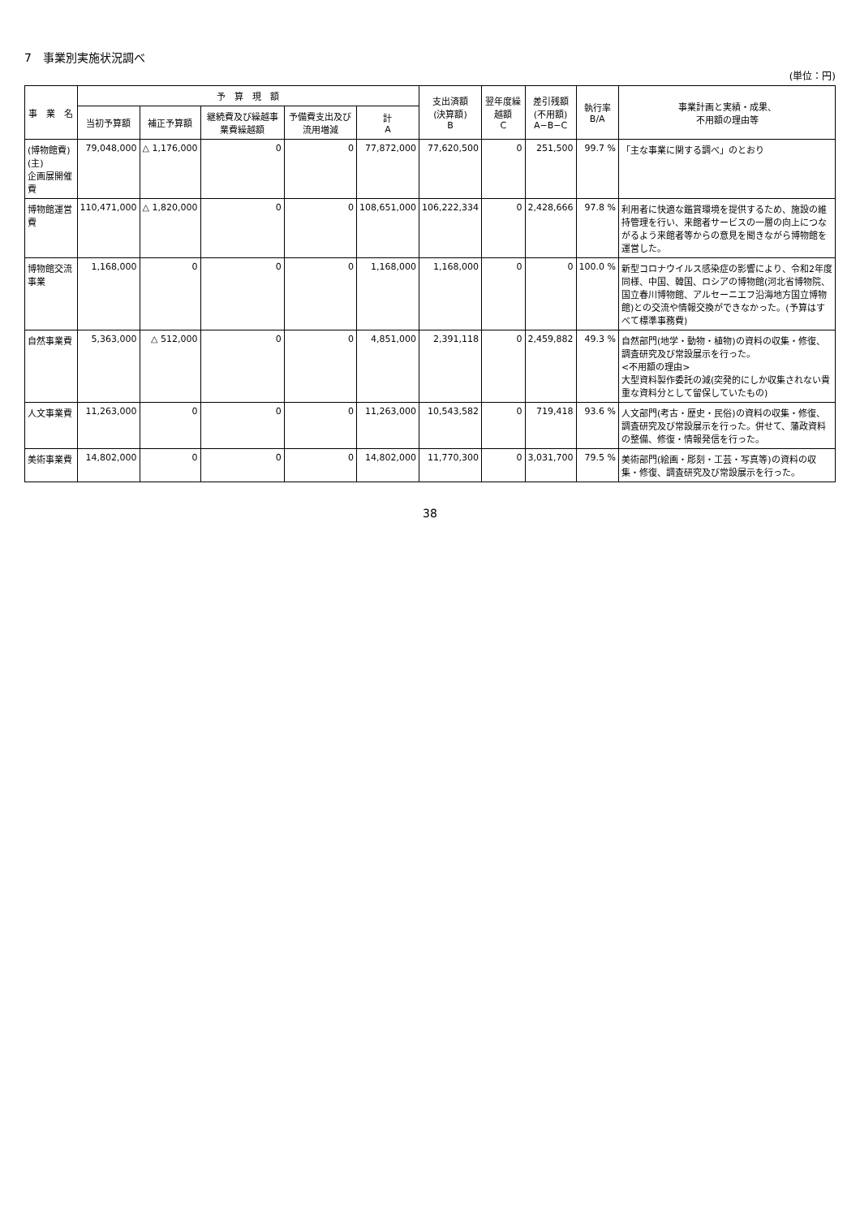7　事業別実施状況調べ
(単位：円)
| 事 業 名 | 予 算 現 額 | | | | | 支出済額 (決算額) B | 翌年度繰越額 C | 差引残額 (不用額) A−B−C | 執行率 B/A | 事業計画と実績・成果、 不用額の理由等 |
| --- | --- | --- | --- | --- | --- | --- | --- | --- | --- | --- |
| | 当初予算額 | 補正予算額 | 継続費及び繰越事業費繰越額 | 予備費支出及び流用増減 | 計 A | | | | | |
| (博物館費) (主) 企画展開催費 | 79,048,000 | △ 1,176,000 | 0 | 0 | 77,872,000 | 77,620,500 | 0 | 251,500 | 99.7 % | 「主な事業に関する調べ」のとおり |
| 博物館運営費 | 110,471,000 | △ 1,820,000 | 0 | 0 | 108,651,000 | 106,222,334 | 0 | 2,428,666 | 97.8 % | 利用者に快適な鑑賞環境を提供するため、施設の維持管理を行い、来館者サービスの一層の向上につながるよう来館者等からの意見を聞きながら博物館を運営した。 |
| 博物館交流事業 | 1,168,000 | 0 | 0 | 0 | 1,168,000 | 1,168,000 | 0 | 0 | 100.0 % | 新型コロナウイルス感染症の影響により、令和2年度同様、中国、韓国、ロシアの博物館(河北省博物院、国立春川博物館、アルセーニエフ沿海地方国立博物館)との交流や情報交換ができなかった。(予算はすべて標準事務費) |
| 自然事業費 | 5,363,000 | △ 512,000 | 0 | 0 | 4,851,000 | 2,391,118 | 0 | 2,459,882 | 49.3 % | 自然部門(地学・動物・植物)の資料の収集・修復、調査研究及び常設展示を行った。 <不用額の理由> 大型資料製作委託の減(突発的にしか収集されない貴重な資料分として留保していたもの) |
| 人文事業費 | 11,263,000 | 0 | 0 | 0 | 11,263,000 | 10,543,582 | 0 | 719,418 | 93.6 % | 人文部門(考古・歴史・民俗)の資料の収集・修復、調査研究及び常設展示を行った。併せて、藩政資料の整備、修復・情報発信を行った。 |
| 美術事業費 | 14,802,000 | 0 | 0 | 0 | 14,802,000 | 11,770,300 | 0 | 3,031,700 | 79.5 % | 美術部門(絵画・彫刻・工芸・写真等)の資料の収集・修復、調査研究及び常設展示を行った。 |
38